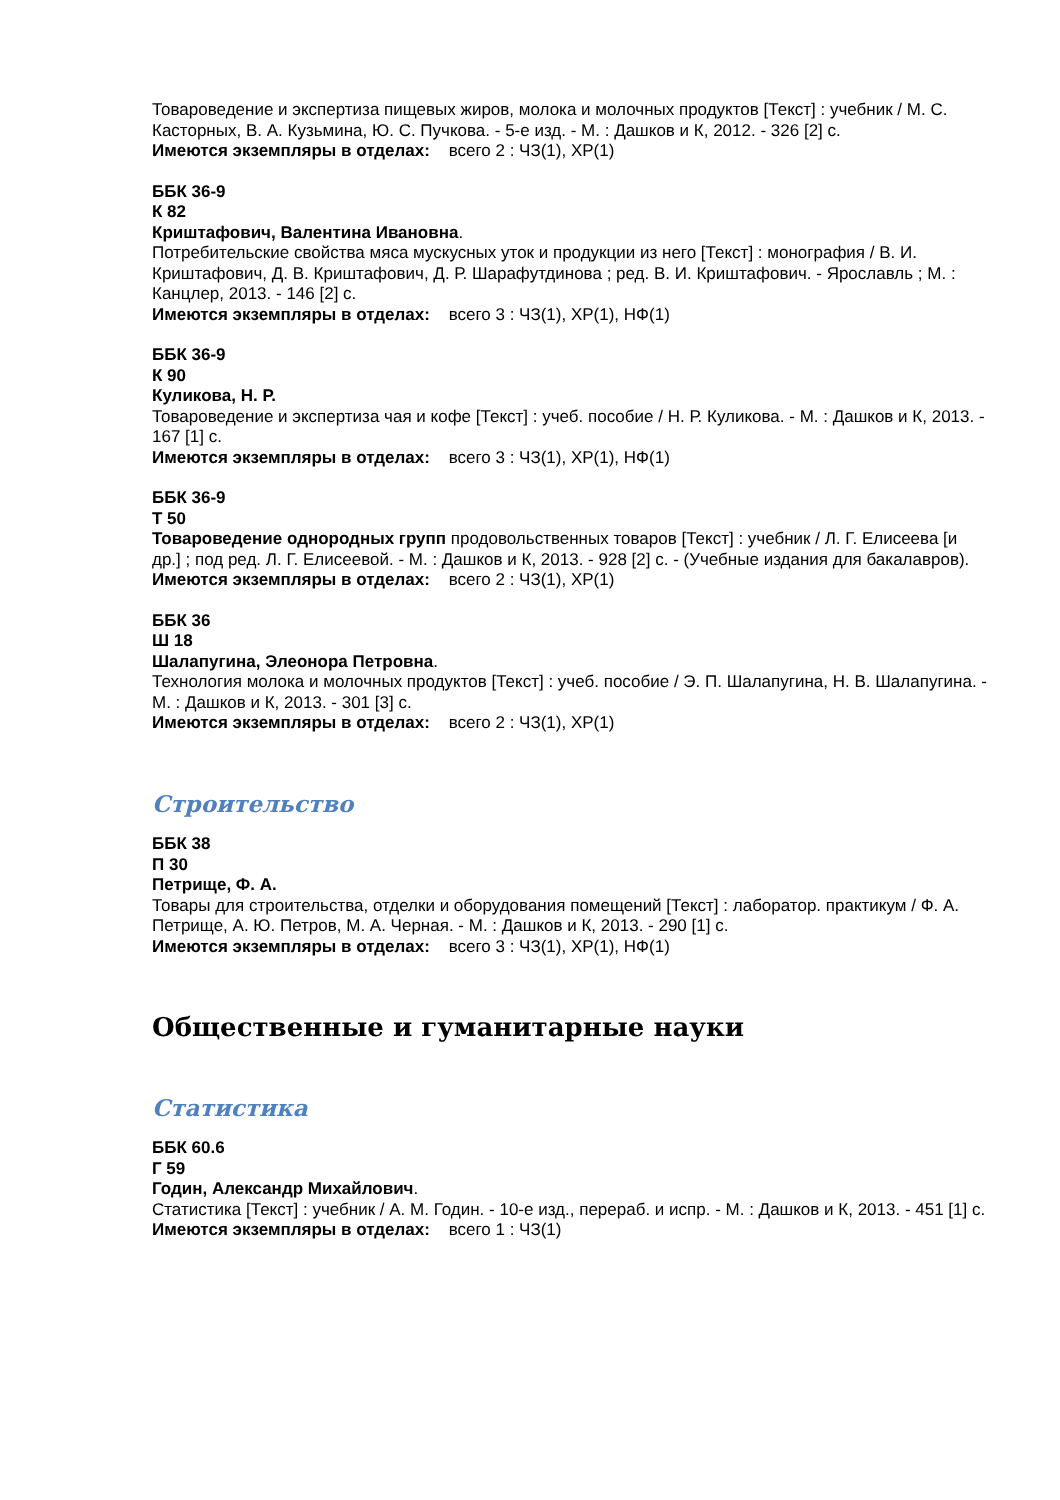Товароведение и экспертиза пищевых жиров, молока и молочных продуктов [Текст] : учебник / М. С. Касторных, В. А. Кузьмина, Ю. С. Пучкова. - 5-е изд. - М. : Дашков и К, 2012. - 326 [2] с.
Имеются экземпляры в отделах: всего 2 : ЧЗ(1), ХР(1)
ББК 36-9
К 82
Криштафович, Валентина Ивановна.
Потребительские свойства мяса мускусных уток и продукции из него [Текст] : монография / В. И. Криштафович, Д. В. Криштафович, Д. Р. Шарафутдинова ; ред. В. И. Криштафович. - Ярославль ; М. : Канцлер, 2013. - 146 [2] с.
Имеются экземпляры в отделах: всего 3 : ЧЗ(1), ХР(1), НФ(1)
ББК 36-9
К 90
Куликова, Н. Р.
Товароведение и экспертиза чая и кофе [Текст] : учеб. пособие / Н. Р. Куликова. - М. : Дашков и К, 2013. - 167 [1] с.
Имеются экземпляры в отделах: всего 3 : ЧЗ(1), ХР(1), НФ(1)
ББК 36-9
Т 50
Товароведение однородных групп продовольственных товаров [Текст] : учебник / Л. Г. Елисеева [и др.] ; под ред. Л. Г. Елисеевой. - М. : Дашков и К, 2013. - 928 [2] с. - (Учебные издания для бакалавров).
Имеются экземпляры в отделах: всего 2 : ЧЗ(1), ХР(1)
ББК 36
Ш 18
Шалапугина, Элеонора Петровна.
Технология молока и молочных продуктов [Текст] : учеб. пособие / Э. П. Шалапугина, Н. В. Шалапугина. - М. : Дашков и К, 2013. - 301 [3] с.
Имеются экземпляры в отделах: всего 2 : ЧЗ(1), ХР(1)
Строительство
ББК 38
П 30
Петрище, Ф. А.
Товары для строительства, отделки и оборудования помещений [Текст] : лаборатор. практикум / Ф. А. Петрище, А. Ю. Петров, М. А. Черная. - М. : Дашков и К, 2013. - 290 [1] с.
Имеются экземпляры в отделах: всего 3 : ЧЗ(1), ХР(1), НФ(1)
Общественные и гуманитарные науки
Статистика
ББК 60.6
Г 59
Годин, Александр Михайлович.
Статистика [Текст] : учебник / А. М. Годин. - 10-е изд., перераб. и испр. - М. : Дашков и К, 2013. - 451 [1] с.
Имеются экземпляры в отделах: всего 1 : ЧЗ(1)